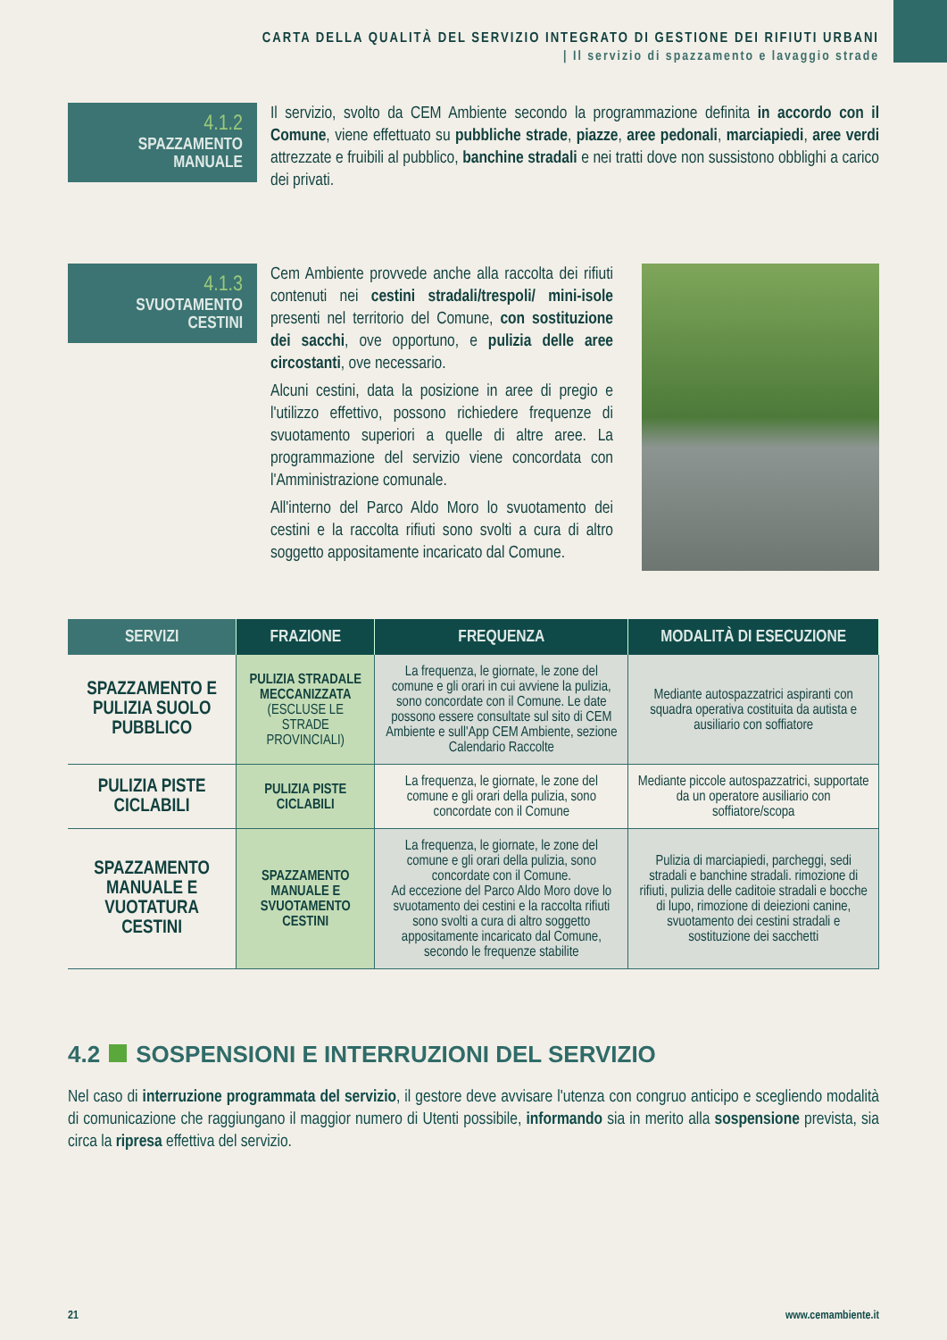CARTA DELLA QUALITÀ DEL SERVIZIO INTEGRATO DI GESTIONE DEI RIFIUTI URBANI
| Il servizio di spazzamento e lavaggio strade
4.1.2
SPAZZAMENTO
MANUALE
Il servizio, svolto da CEM Ambiente secondo la programmazione definita in accordo con il Comune, viene effettuato su pubbliche strade, piazze, aree pedonali, marciapiedi, aree verdi attrezzate e fruibili al pubblico, banchine stradali e nei tratti dove non sussistono obblighi a carico dei privati.
4.1.3
SVUOTAMENTO
CESTINI
Cem Ambiente provvede anche alla raccolta dei rifiuti contenuti nei cestini stradali/trespoli/ mini-isole presenti nel territorio del Comune, con sostituzione dei sacchi, ove opportuno, e pulizia delle aree circostanti, ove necessario.
Alcuni cestini, data la posizione in aree di pregio e l'utilizzo effettivo, possono richiedere frequenze di svuotamento superiori a quelle di altre aree. La programmazione del servizio viene concordata con l'Amministrazione comunale.
All'interno del Parco Aldo Moro lo svuotamento dei cestini e la raccolta rifiuti sono svolti a cura di altro soggetto appositamente incaricato dal Comune.
| SERVIZI | FRAZIONE | FREQUENZA | MODALITÀ DI ESECUZIONE |
| --- | --- | --- | --- |
| SPAZZAMENTO E PULIZIA SUOLO PUBBLICO | PULIZIA STRADALE MECCANIZZATA (ESCLUSE LE STRADE PROVINCIALI) | La frequenza, le giornate, le zone del comune e gli orari in cui avviene la pulizia, sono concordate con il Comune. Le date possono essere consultate sul sito di CEM Ambiente e sull'App CEM Ambiente, sezione Calendario Raccolte | Mediante autospazzatrici aspiranti con squadra operativa costituita da autista e ausiliario con soffiatore |
| PULIZIA PISTE CICLABILI | PULIZIA PISTE CICLABILI | La frequenza, le giornate, le zone del comune e gli orari della pulizia, sono concordate con il Comune | Mediante piccole autospazzatrici, supportate da un operatore ausiliario con soffiatore/scopa |
| SPAZZAMENTO MANUALE E VUOTATURA CESTINI | SPAZZAMENTO MANUALE E SVUOTAMENTO CESTINI | La frequenza, le giornate, le zone del comune e gli orari della pulizia, sono concordate con il Comune. Ad eccezione del Parco Aldo Moro dove lo svuotamento dei cestini e la raccolta rifiuti sono svolti a cura di altro soggetto appositamente incaricato dal Comune, secondo le frequenze stabilite | Pulizia di marciapiedi, parcheggi, sedi stradali e banchine stradali. rimozione di rifiuti, pulizia delle caditoie stradali e bocche di lupo, rimozione di deiezioni canine, svuotamento dei cestini stradali e sostituzione dei sacchetti |
4.2 SOSPENSIONI E INTERRUZIONI DEL SERVIZIO
Nel caso di interruzione programmata del servizio, il gestore deve avvisare l'utenza con congruo anticipo e scegliendo modalità di comunicazione che raggiungano il maggior numero di Utenti possibile, informando sia in merito alla sospensione prevista, sia circa la ripresa effettiva del servizio.
21 www.cemambiente.it